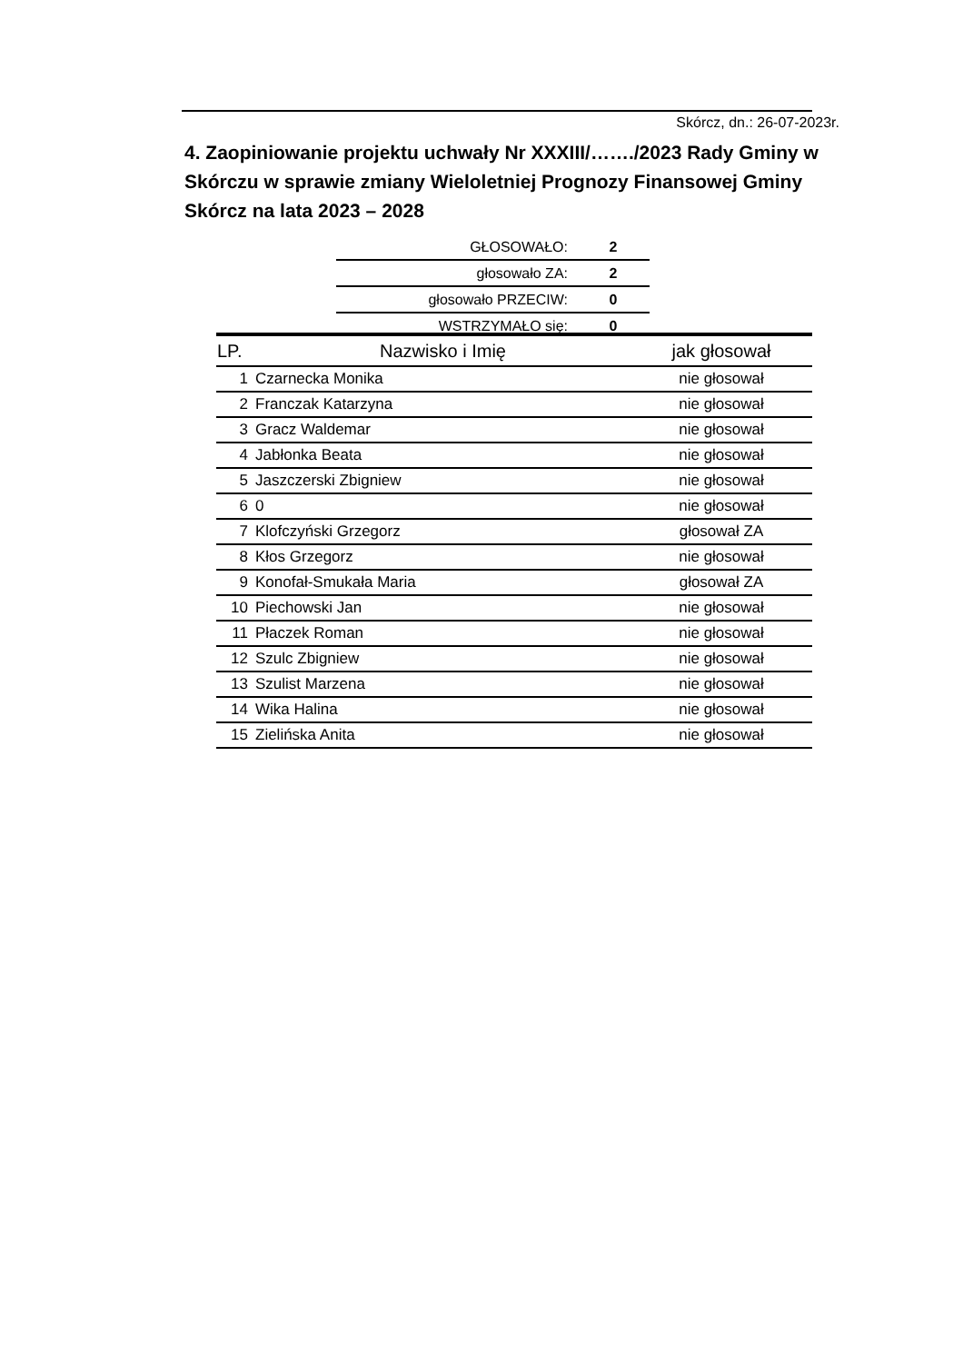Skórcz, dn.: 26-07-2023r.
4. Zaopiniowanie projektu uchwały Nr XXXIII/……./2023 Rady Gminy w Skórczu w sprawie zmiany Wieloletniej Prognozy Finansowej Gminy Skórcz na lata 2023 – 2028
| GŁOSOWAŁO: | 2 |
| głosowało ZA: | 2 |
| głosowało PRZECIW: | 0 |
| WSTRZYMAŁO się: | 0 |
| LP. | Nazwisko i Imię | jak głosował |
| --- | --- | --- |
| 1 | Czarnecka Monika | nie głosował |
| 2 | Franczak Katarzyna | nie głosował |
| 3 | Gracz Waldemar | nie głosował |
| 4 | Jabłonka Beata | nie głosował |
| 5 | Jaszczerski Zbigniew | nie głosował |
| 6 | 0 | nie głosował |
| 7 | Klofczyński Grzegorz | głosował ZA |
| 8 | Kłos Grzegorz | nie głosował |
| 9 | Konofał-Smukała Maria | głosował ZA |
| 10 | Piechowski Jan | nie głosował |
| 11 | Płaczek Roman | nie głosował |
| 12 | Szulc Zbigniew | nie głosował |
| 13 | Szulist Marzena | nie głosował |
| 14 | Wika Halina | nie głosował |
| 15 | Zielińska Anita | nie głosował |